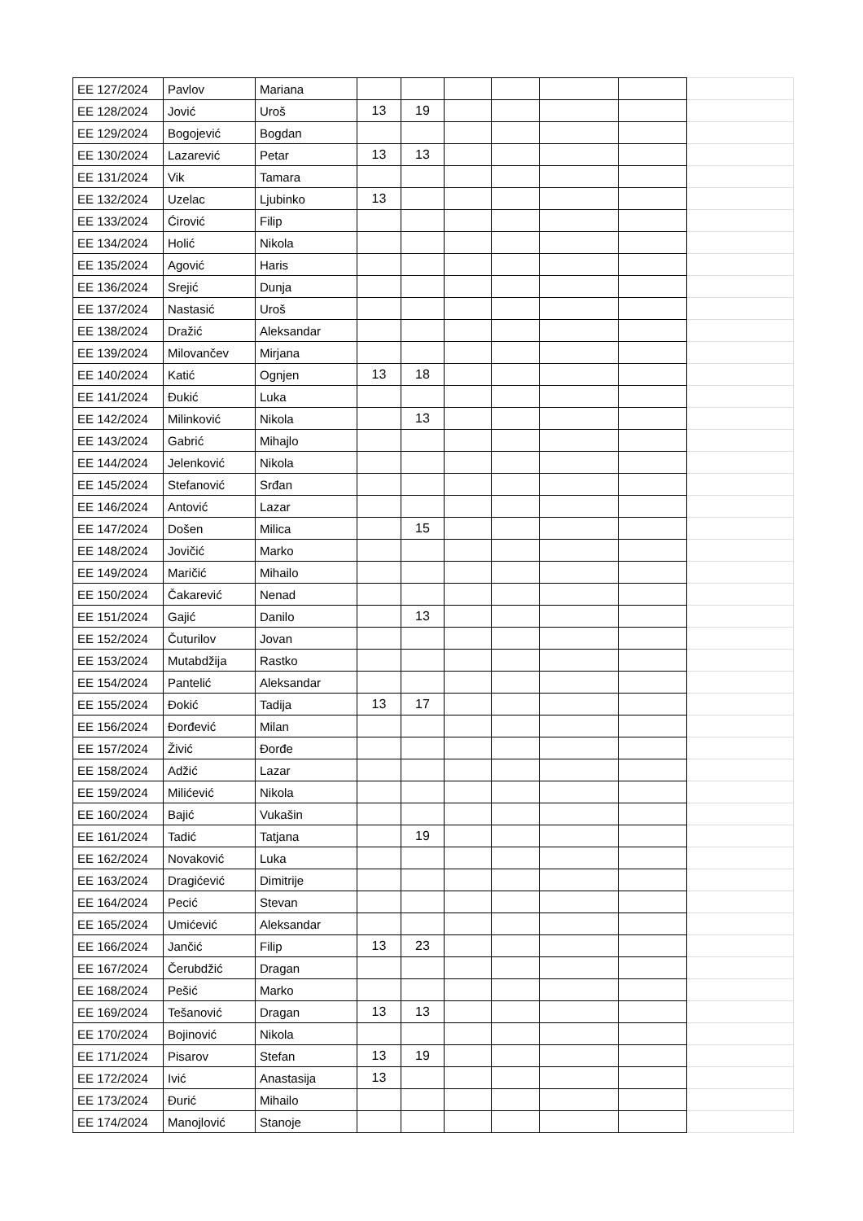| EE 127/2024 | Pavlov | Mariana | | | | | | | |
| EE 128/2024 | Jović | Uroš | 13 | 19 | | | | | |
| EE 129/2024 | Bogojević | Bogdan | | | | | | | |
| EE 130/2024 | Lazarević | Petar | 13 | 13 | | | | | |
| EE 131/2024 | Vik | Tamara | | | | | | | |
| EE 132/2024 | Uzelac | Ljubinko | 13 | | | | | | |
| EE 133/2024 | Ćirović | Filip | | | | | | | |
| EE 134/2024 | Holić | Nikola | | | | | | | |
| EE 135/2024 | Agović | Haris | | | | | | | |
| EE 136/2024 | Srejić | Dunja | | | | | | | |
| EE 137/2024 | Nastasić | Uroš | | | | | | | |
| EE 138/2024 | Dražić | Aleksandar | | | | | | | |
| EE 139/2024 | Milovančev | Mirjana | | | | | | | |
| EE 140/2024 | Katić | Ognjen | 13 | 18 | | | | | |
| EE 141/2024 | Đukić | Luka | | | | | | | |
| EE 142/2024 | Milinković | Nikola | | 13 | | | | | |
| EE 143/2024 | Gabrić | Mihajlo | | | | | | | |
| EE 144/2024 | Jelenković | Nikola | | | | | | | |
| EE 145/2024 | Stefanović | Srđan | | | | | | | |
| EE 146/2024 | Antović | Lazar | | | | | | | |
| EE 147/2024 | Došen | Milica | | 15 | | | | | |
| EE 148/2024 | Jovičić | Marko | | | | | | | |
| EE 149/2024 | Maričić | Mihailo | | | | | | | |
| EE 150/2024 | Čakarević | Nenad | | | | | | | |
| EE 151/2024 | Gajić | Danilo | | 13 | | | | | |
| EE 152/2024 | Čuturilov | Jovan | | | | | | | |
| EE 153/2024 | Mutabdžija | Rastko | | | | | | | |
| EE 154/2024 | Pantelić | Aleksandar | | | | | | | |
| EE 155/2024 | Đokić | Tadija | 13 | 17 | | | | | |
| EE 156/2024 | Đorđević | Milan | | | | | | | |
| EE 157/2024 | Živić | Đorđe | | | | | | | |
| EE 158/2024 | Adžić | Lazar | | | | | | | |
| EE 159/2024 | Milićević | Nikola | | | | | | | |
| EE 160/2024 | Bajić | Vukašin | | | | | | | |
| EE 161/2024 | Tadić | Tatjana | | 19 | | | | | |
| EE 162/2024 | Novaković | Luka | | | | | | | |
| EE 163/2024 | Dragićević | Dimitrije | | | | | | | |
| EE 164/2024 | Pecić | Stevan | | | | | | | |
| EE 165/2024 | Umićević | Aleksandar | | | | | | | |
| EE 166/2024 | Jančić | Filip | 13 | 23 | | | | | |
| EE 167/2024 | Čerubdžić | Dragan | | | | | | | |
| EE 168/2024 | Pešić | Marko | | | | | | | |
| EE 169/2024 | Tešanović | Dragan | 13 | 13 | | | | | |
| EE 170/2024 | Bojinović | Nikola | | | | | | | |
| EE 171/2024 | Pisarov | Stefan | 13 | 19 | | | | | |
| EE 172/2024 | Ivić | Anastasija | 13 | | | | | | |
| EE 173/2024 | Đurić | Mihailo | | | | | | | |
| EE 174/2024 | Manojlović | Stanoje | | | | | | | |